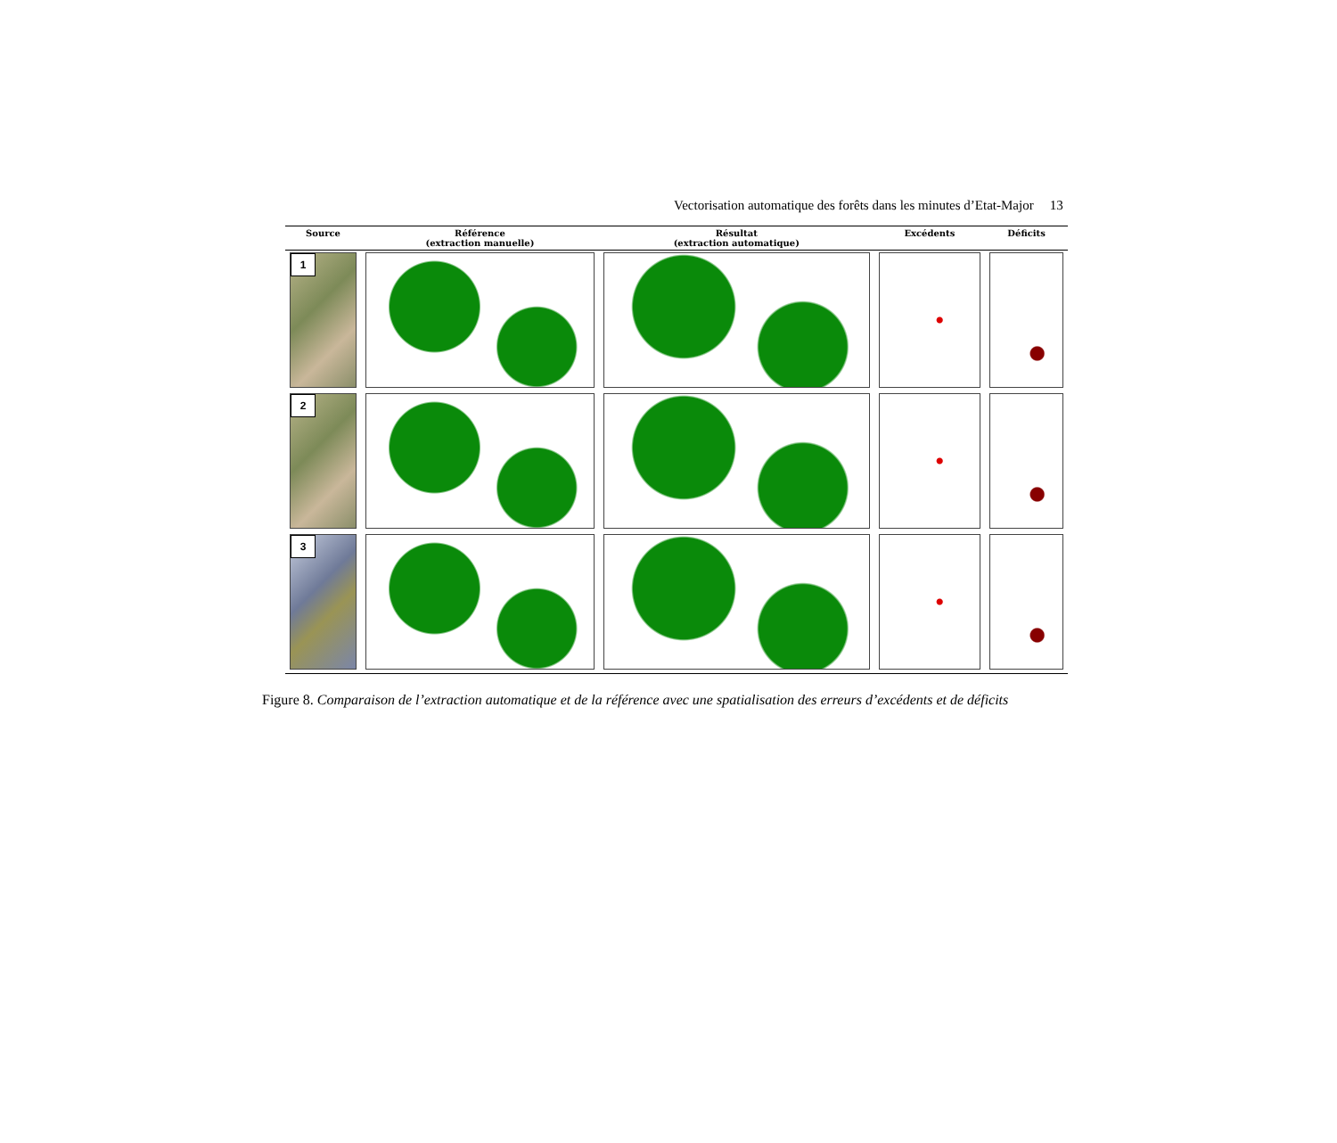Vectorisation automatique des forêts dans les minutes d’Etat-Major 13
| Source | Référence (extraction manuelle) | Résultat (extraction automatique) | Excédents | Déficits |
| --- | --- | --- | --- | --- |
| 1 | | | | |
| 2 | | | | |
| 3 | | | | |
Figure 8. Comparaison de l’extraction automatique et de la référence avec une spatialisation des erreurs d’excédents et de déficits